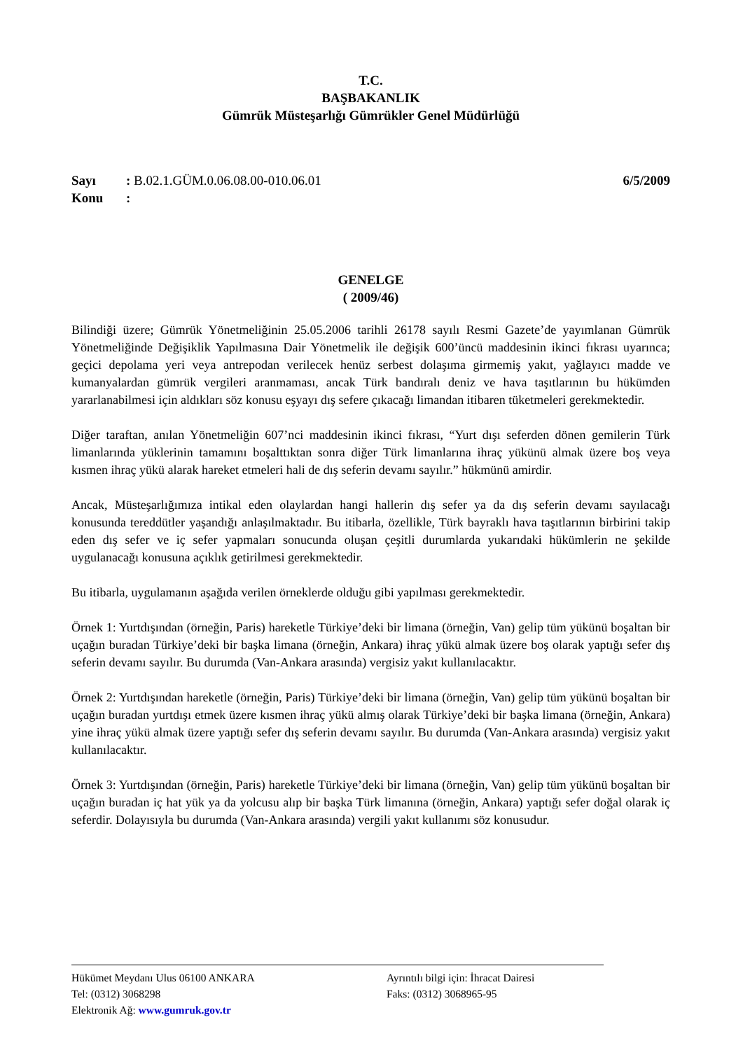T.C.
BAŞBAKANLIK
Gümrük Müsteşarlığı Gümrükler Genel Müdürlüğü
Sayı: B.02.1.GÜM.0.06.08.00-010.06.01
Konu:
6/5/2009
GENELGE
( 2009/46)
Bilindiği üzere; Gümrük Yönetmeliğinin 25.05.2006 tarihli 26178 sayılı Resmi Gazete’de yayımlanan Gümrük Yönetmeliğinde Değişiklik Yapılmasına Dair Yönetmelik ile değişik 600’üncü maddesinin ikinci fıkrası uyarınca; geçici depolama yeri veya antrepodan verilecek henüz serbest dolaşıma girmemiş yakıt, yağlayıcı madde ve kumanyalardan gümrük vergileri aranmaması, ancak Türk bandıralı deniz ve hava taşıtlarının bu hükümden yararlanabilmesi için aldıkları söz konusu eşyayı dış sefere çıkacağı limandan itibaren tüketmeleri gerekmektedir.
Diğer taraftan, anılan Yönetmeliğin 607’nci maddesinin ikinci fıkrası, “Yurt dışı seferden dönen gemilerin Türk limanlarında yüklerinin tamamını boşalttıktan sonra diğer Türk limanlarına ihraç yükünü almak üzere boş veya kısmen ihraç yükü alarak hareket etmeleri hali de dış seferin devamı sayılır.” hükmünü amirdir.
Ancak, Müsteşarlığımıza intikal eden olaylardan hangi hallerin dış sefer ya da dış seferin devamı sayılacağı konusunda tereddütler yaşandığı anlaşılmaktadır. Bu itibarla, özellikle, Türk bayraklı hava taşıtlarının birbirini takip eden dış sefer ve iç sefer yapmaları sonucunda oluşan çeşitli durumlarda yukarıdaki hükümlerin ne şekilde uygulanacağı konusuna açıklık getirilmesi gerekmektedir.
Bu itibarla, uygulamanın aşağıda verilen örneklerde olduğu gibi yapılması gerekmektedir.
Örnek 1: Yurtdışından (örneğin, Paris) hareketle Türkiye’deki bir limana (örneğin, Van) gelip tüm yükünü boşaltan bir uçağın buradan Türkiye’deki bir başka limana (örneğin, Ankara) ihraç yükü almak üzere boş olarak yaptığı sefer dış seferin devamı sayılır. Bu durumda (Van-Ankara arasında) vergisiz yakıt kullanılacaktır.
Örnek 2: Yurtdışından hareketle (örneğin, Paris) Türkiye’deki bir limana (örneğin, Van) gelip tüm yükünü boşaltan bir uçağın buradan yurtdışı etmek üzere kısmen ihraç yükü almış olarak Türkiye’deki bir başka limana (örneğin, Ankara) yine ihraç yükü almak üzere yaptığı sefer dış seferin devamı sayılır. Bu durumda (Van-Ankara arasında) vergisiz yakıt kullanılacaktır.
Örnek 3: Yurtdışından (örneğin, Paris) hareketle Türkiye’deki bir limana (örneğin, Van) gelip tüm yükünü boşaltan bir uçağın buradan iç hat yük ya da yolcusu alıp bir başka Türk limanına (örneğin, Ankara) yaptığı sefer doğal olarak iç seferdir. Dolayısıyla bu durumda (Van-Ankara arasında) vergili yakıt kullanımı söz konusudur.
Hükümet Meydanı Ulus 06100 ANKARA Ayrıntılı bilgi için: İhracat Dairesi
Tel: (0312) 3068298 Faks: (0312) 3068965-95
Elektronik Ağ: www.gumruk.gov.tr